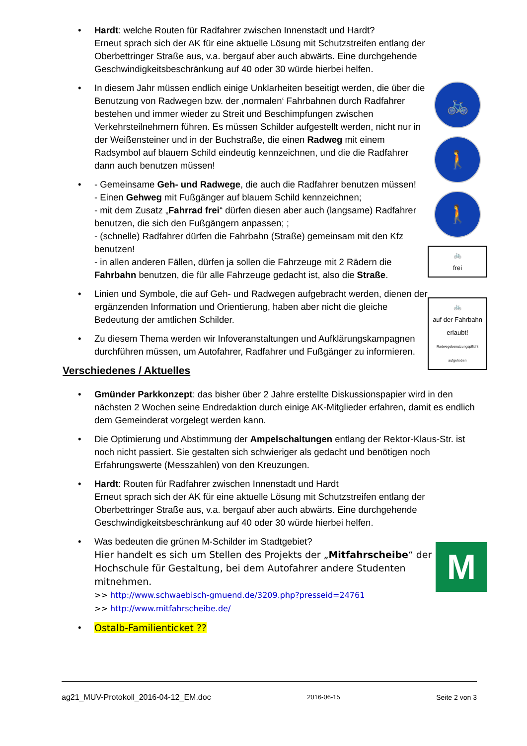•
Hardt: welche Routen für Radfahrer zwischen Innenstadt und Hardt?
Erneut sprach sich der AK für eine aktuelle Lösung mit Schutzstreifen entlang der Oberbettringer Straße aus, v.a. bergauf aber auch abwärts. Eine durchgehende Geschwindigkeitsbeschränkung auf 40 oder 30 würde hierbei helfen.
🚲
🚶
🚶
🚲
frei
🚲
auf der Fahrbahn erlaubt!
Radwegebenutzungspflicht aufgehoben
•
In diesem Jahr müssen endlich einige Unklarheiten beseitigt werden, die über die Benutzung von Radwegen bzw. der ‚normalen‘ Fahrbahnen durch Radfahrer bestehen und immer wieder zu Streit und Beschimpfungen zwischen Verkehrsteilnehmern führen. Es müssen Schilder aufgestellt werden, nicht nur in der Weißensteiner und in der Buchstraße, die einen Radweg mit einem Radsymbol auf blauem Schild eindeutig kennzeichnen, und die die Radfahrer dann auch benutzen müssen!
•
- Gemeinsame Geh- und Radwege, die auch die Radfahrer benutzen müssen!
- Einen Gehweg mit Fußgänger auf blauem Schild kennzeichnen;
- mit dem Zusatz „Fahrrad frei“ dürfen diesen aber auch (langsame) Radfahrer benutzen, die sich den Fußgängern anpassen; ;
- (schnelle) Radfahrer dürfen die Fahrbahn (Straße) gemeinsam mit den Kfz benutzen!
- in allen anderen Fällen, dürfen ja sollen die Fahrzeuge mit 2 Rädern die Fahrbahn benutzen, die für alle Fahrzeuge gedacht ist, also die Straße.
•
Linien und Symbole, die auf Geh- und Radwegen aufgebracht werden, dienen der ergänzenden Information und Orientierung, haben aber nicht die gleiche Bedeutung der amtlichen Schilder.
•
Zu diesem Thema werden wir Infoveranstaltungen und Aufklärungskampagnen durchführen müssen, um Autofahrer, Radfahrer und Fußgänger zu informieren.
Verschiedenes / Aktuelles
•
Gmünder Parkkonzept: das bisher über 2 Jahre erstellte Diskussionspapier wird in den nächsten 2 Wochen seine Endredaktion durch einige AK-Mitglieder erfahren, damit es endlich dem Gemeinderat vorgelegt werden kann.
•
Die Optimierung und Abstimmung der Ampelschaltungen entlang der Rektor-Klaus-Str. ist noch nicht passiert. Sie gestalten sich schwieriger als gedacht und benötigen noch Erfahrungswerte (Messzahlen) von den Kreuzungen.
•
Hardt: Routen für Radfahrer zwischen Innenstadt und Hardt
Erneut sprach sich der AK für eine aktuelle Lösung mit Schutzstreifen entlang der Oberbettringer Straße aus, v.a. bergauf aber auch abwärts. Eine durchgehende Geschwindigkeitsbeschränkung auf 40 oder 30 würde hierbei helfen.
•
Was bedeuten die grünen M-Schilder im Stadtgebiet?
Hier handelt es sich um Stellen des Projekts der „Mitfahrscheibe“ der Hochschule für Gestaltung, bei dem Autofahrer andere Studenten mitnehmen.
>> http://www.schwaebisch-gmuend.de/3209.php?presseid=24761
>> http://www.mitfahrscheibe.de/
•
Ostalb-Familienticket ??
M
ag21_MUV-Protokoll_2016-04-12_EM.doc 2016-06-15 Seite 2 von 3